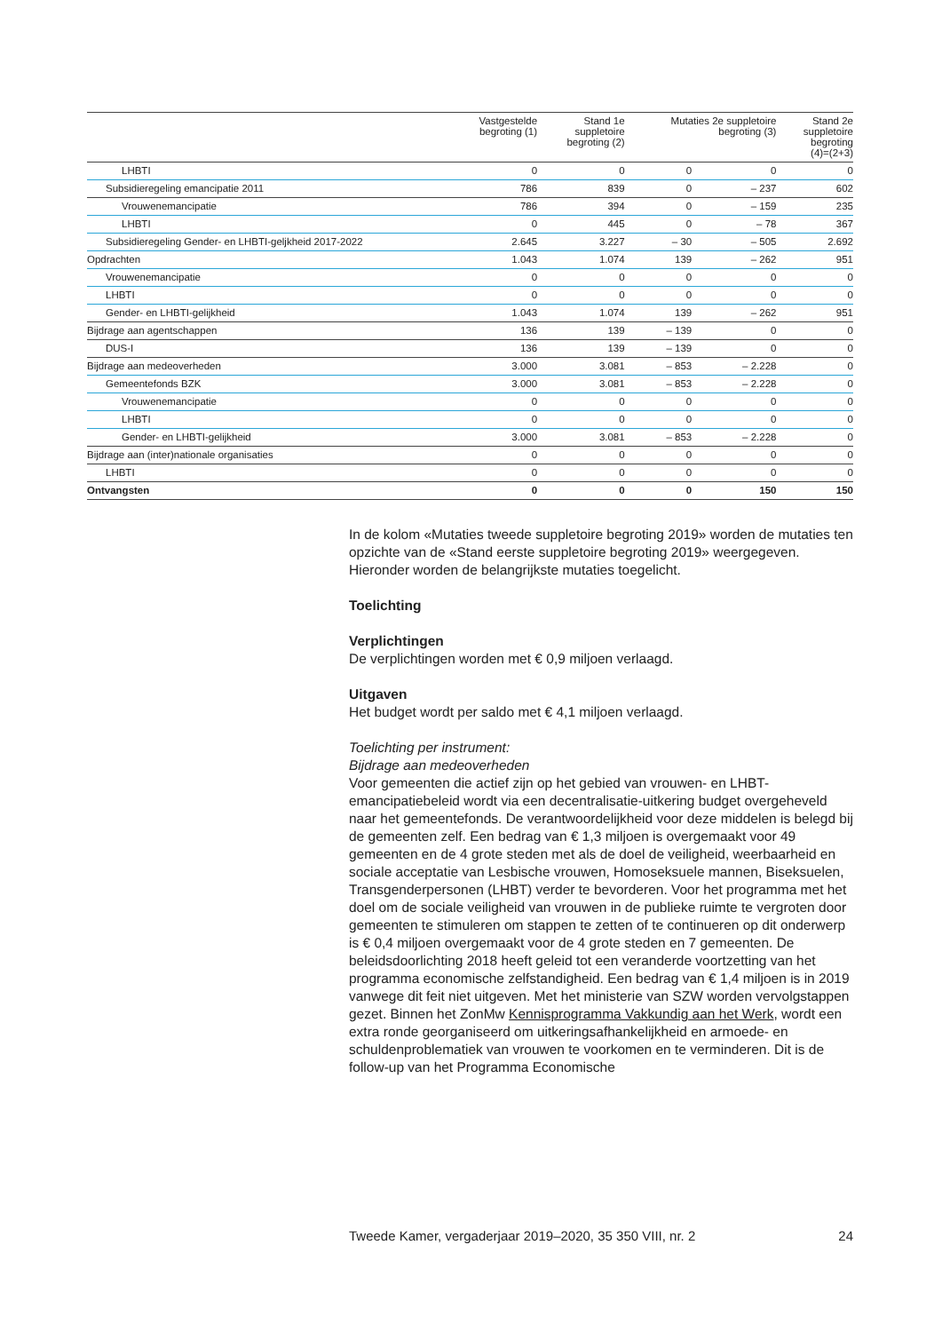| | Vastgestelde begroting (1) | Stand 1e suppletoire begroting (2) | Mutaties 2e suppletoire begroting (3) | | Stand 2e suppletoire begroting (4)=(2+3) |
| --- | --- | --- | --- | --- | --- |
| LHBTI | 0 | 0 | 0 | 0 | 0 |
| Subsidieregeling emancipatie 2011 | 786 | 839 | 0 | – 237 | 602 |
| Vrouwenemancipatie | 786 | 394 | 0 | – 159 | 235 |
| LHBTI | 0 | 445 | 0 | – 78 | 367 |
| Subsidieregeling Gender- en LHBTI-geljkheid 2017-2022 | 2.645 | 3.227 | – 30 | – 505 | 2.692 |
| Opdrachten | 1.043 | 1.074 | 139 | – 262 | 951 |
| Vrouwenemancipatie | 0 | 0 | 0 | 0 | 0 |
| LHBTI | 0 | 0 | 0 | 0 | 0 |
| Gender- en LHBTI-gelijkheid | 1.043 | 1.074 | 139 | – 262 | 951 |
| Bijdrage aan agentschappen | 136 | 139 | – 139 | 0 | 0 |
| DUS-I | 136 | 139 | – 139 | 0 | 0 |
| Bijdrage aan medeoverheden | 3.000 | 3.081 | – 853 | – 2.228 | 0 |
| Gemeentefonds BZK | 3.000 | 3.081 | – 853 | – 2.228 | 0 |
| Vrouwenemancipatie | 0 | 0 | 0 | 0 | 0 |
| LHBTI | 0 | 0 | 0 | 0 | 0 |
| Gender- en LHBTI-gelijkheid | 3.000 | 3.081 | – 853 | – 2.228 | 0 |
| Bijdrage aan (inter)nationale organisaties | 0 | 0 | 0 | 0 | 0 |
| LHBTI | 0 | 0 | 0 | 0 | 0 |
| Ontvangsten | 0 | 0 | 0 | 150 | 150 |
In de kolom «Mutaties tweede suppletoire begroting 2019» worden de mutaties ten opzichte van de «Stand eerste suppletoire begroting 2019» weergegeven. Hieronder worden de belangrijkste mutaties toegelicht.
Toelichting
Verplichtingen
De verplichtingen worden met € 0,9 miljoen verlaagd.
Uitgaven
Het budget wordt per saldo met € 4,1 miljoen verlaagd.
Toelichting per instrument:
Bijdrage aan medeoverheden
Voor gemeenten die actief zijn op het gebied van vrouwen- en LHBT-emancipatiebeleid wordt via een decentralisatie-uitkering budget overgeheveld naar het gemeentefonds. De verantwoordelijkheid voor deze middelen is belegd bij de gemeenten zelf. Een bedrag van € 1,3 miljoen is overgemaakt voor 49 gemeenten en de 4 grote steden met als de doel de veiligheid, weerbaarheid en sociale acceptatie van Lesbische vrouwen, Homoseksuele mannen, Biseksuelen, Transgenderpersonen (LHBT) verder te bevorderen. Voor het programma met het doel om de sociale veiligheid van vrouwen in de publieke ruimte te vergroten door gemeenten te stimuleren om stappen te zetten of te continueren op dit onderwerp is € 0,4 miljoen overgemaakt voor de 4 grote steden en 7 gemeenten. De beleidsdoorlichting 2018 heeft geleid tot een veranderde voortzetting van het programma economische zelfstandigheid. Een bedrag van € 1,4 miljoen is in 2019 vanwege dit feit niet uitgeven. Met het ministerie van SZW worden vervolgstappen gezet. Binnen het ZonMw Kennisprogramma Vakkundig aan het Werk, wordt een extra ronde georganiseerd om uitkeringsafhankelijkheid en armoede- en schuldenproblematiek van vrouwen te voorkomen en te verminderen. Dit is de follow-up van het Programma Economische
Tweede Kamer, vergaderjaar 2019–2020, 35 350 VIII, nr. 2 24